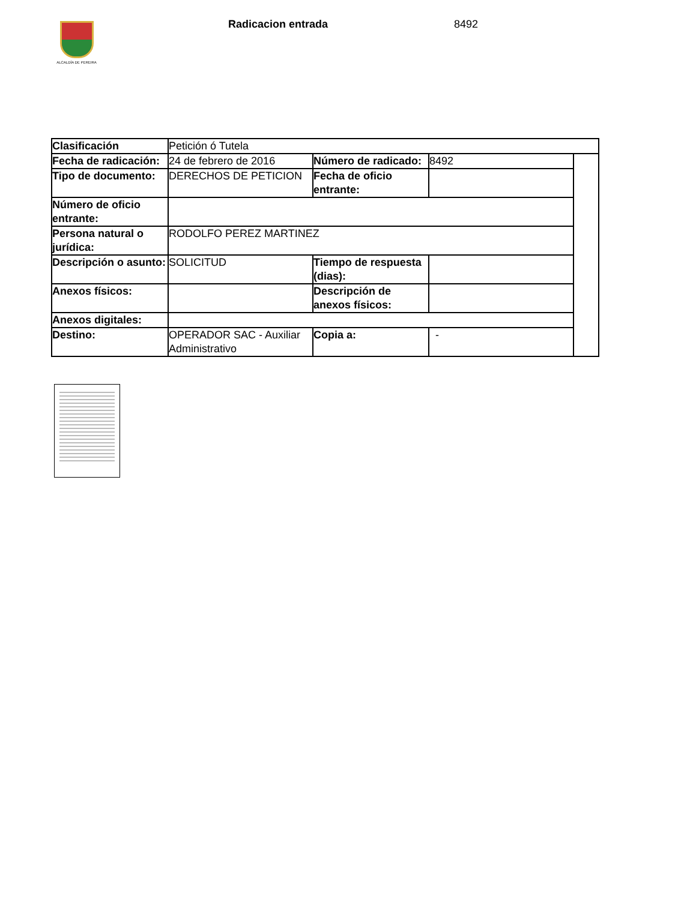ALCALDÍA DE PEREIRA
Radicacion entrada 8492
| Clasificación | Petición ó Tutela | | | |
| Fecha de radicación: | 24 de febrero de 2016 | Número de radicado: | 8492 | |
| Tipo de documento: | DERECHOS DE PETICION | Fecha de oficio entrante: | | |
| Número de oficio entrante: | | | | |
| Persona natural o jurídica: | RODOLFO PEREZ MARTINEZ | | | |
| Descripción o asunto: | SOLICITUD | Tiempo de respuesta (dias): | | |
| Anexos físicos: | | Descripción de anexos físicos: | | |
| Anexos digitales: | | | | |
| Destino: | OPERADOR SAC - Auxiliar Administrativo | Copia a: | - | |